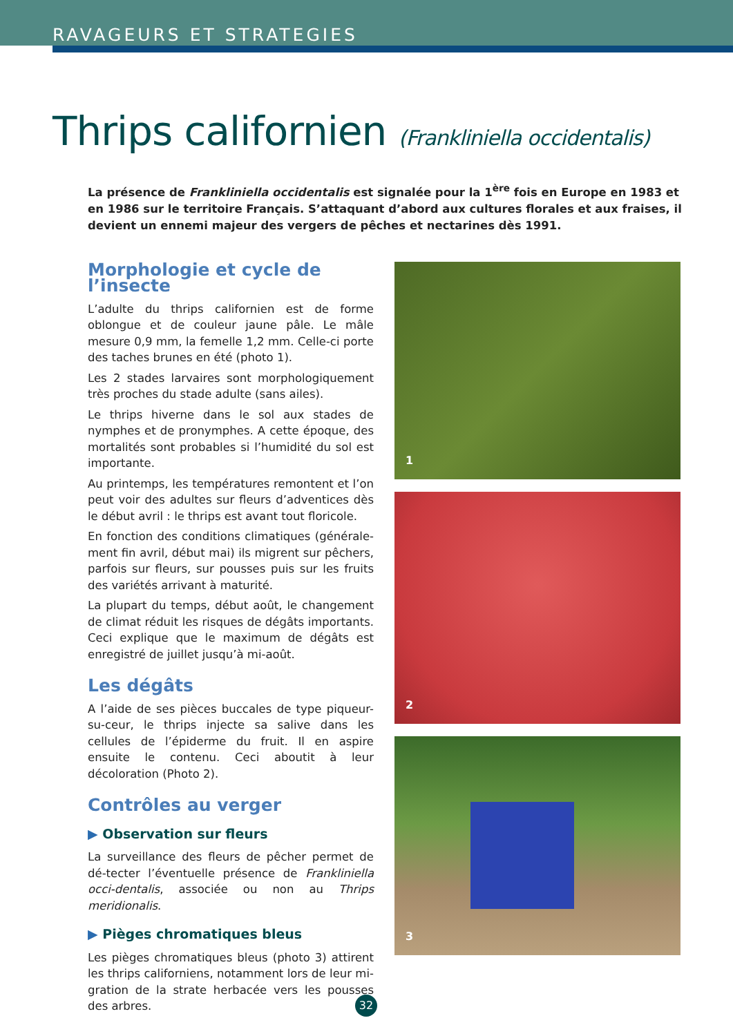RAVAGEURS ET STRATEGIES
Thrips californien (Frankliniella occidentalis)
La présence de Frankliniella occidentalis est signalée pour la 1<sup>ère</sup> fois en Europe en 1983 et en 1986 sur le territoire Français. S’attaquant d’abord aux cultures florales et aux fraises, il devient un ennemi majeur des vergers de pêches et nectarines dès 1991.
Morphologie et cycle de l’insecte
L’adulte du thrips californien est de forme oblongue et de couleur jaune pâle. Le mâle mesure 0,9 mm, la femelle 1,2 mm. Celle-ci porte des taches brunes en été (photo 1).
Les 2 stades larvaires sont morphologiquement très proches du stade adulte (sans ailes).
Le thrips hiverne dans le sol aux stades de nymphes et de pronymphes. A cette époque, des mortalités sont probables si l’humidité du sol est importante.
Au printemps, les températures remontent et l’on peut voir des adultes sur fleurs d’adventices dès le début avril : le thrips est avant tout floricole.
En fonction des conditions climatiques (générale-ment fin avril, début mai) ils migrent sur pêchers, parfois sur fleurs, sur pousses puis sur les fruits des variétés arrivant à maturité.
La plupart du temps, début août, le changement de climat réduit les risques de dégâts importants. Ceci explique que le maximum de dégâts est enregistré de juillet jusqu’à mi-août.
Les dégâts
A l’aide de ses pièces buccales de type piqueur-su-ceur, le thrips injecte sa salive dans les cellules de l’épiderme du fruit. Il en aspire ensuite le contenu. Ceci aboutit à leur décoloration (Photo 2).
Contrôles au verger
▶ Observation sur fleurs
La surveillance des fleurs de pêcher permet de dé-tecter l’éventuelle présence de Frankliniella occi-dentalis, associée ou non au Thrips meridionalis.
▶ Pièges chromatiques bleus
Les pièges chromatiques bleus (photo 3) attirent les thrips californiens, notamment lors de leur mi-gration de la strate herbacée vers les pousses des arbres.
1
2
3
32